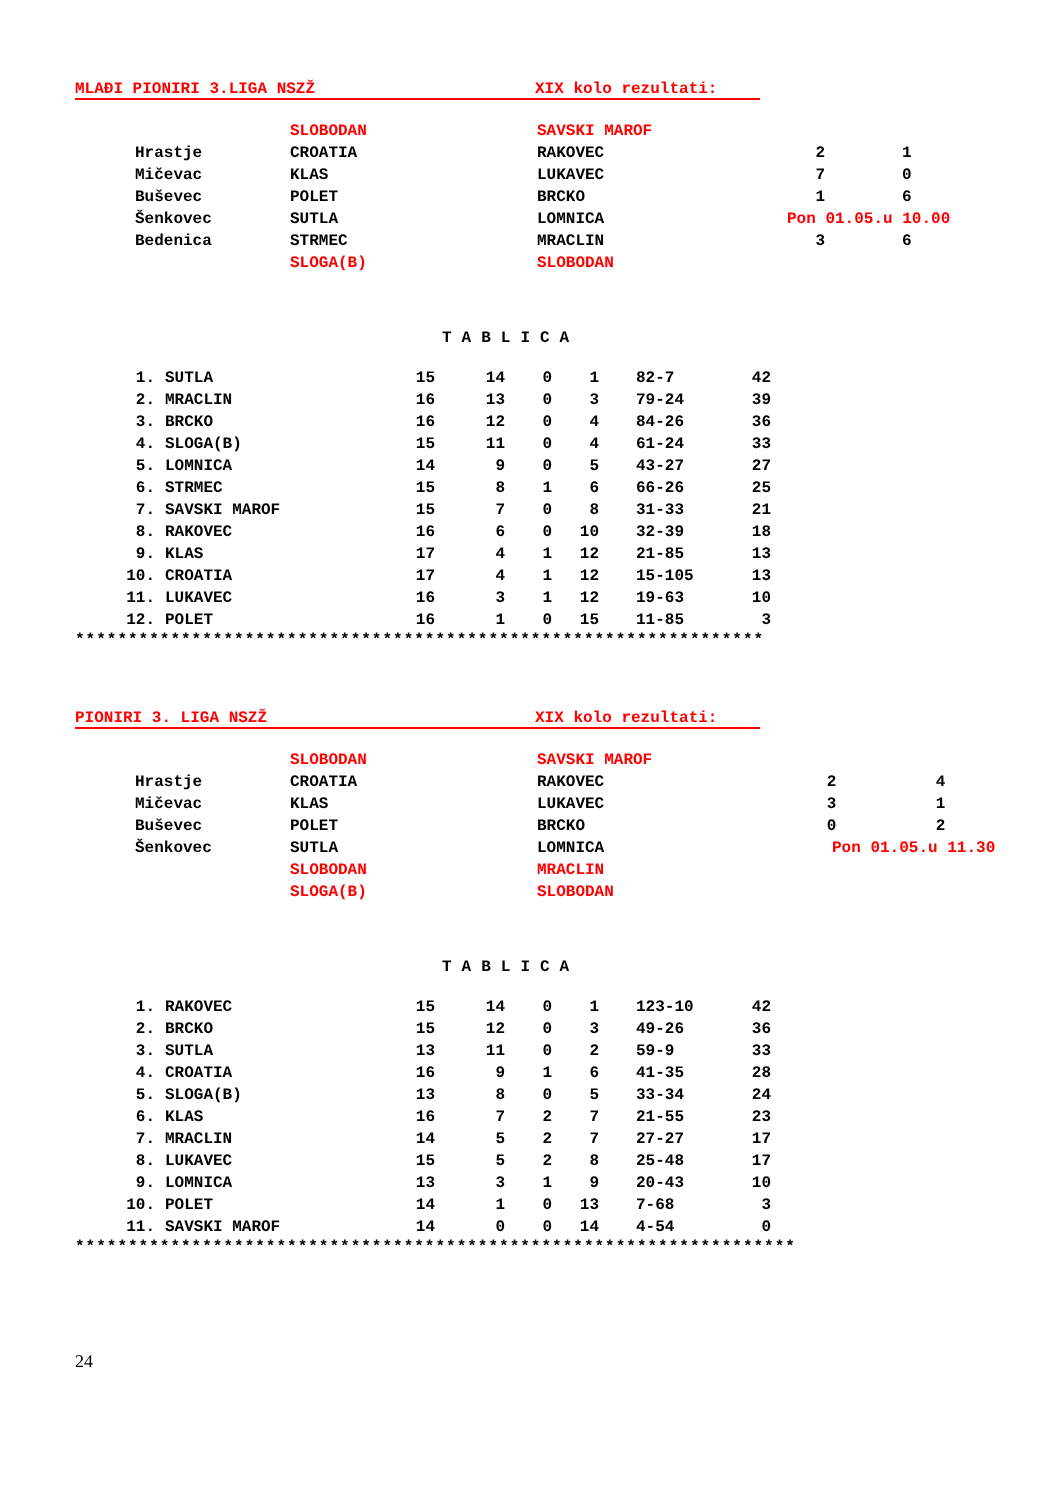MLAĐI PIONIRI 3.LIGA NSZŽ XIX kolo rezultati:
| | SLOBODAN | SAVSKI MAROF | | |
| Hrastje | CROATIA | RAKOVEC | 2 | 1 |
| Mičevac | KLAS | LUKAVEC | 7 | 0 |
| Buševec | POLET | BRCKO | 1 | 6 |
| Šenkovec | SUTLA | LOMNICA | Pon 01.05.u 10.00 | |
| Bedenica | STRMEC | MRACLIN | 3 | 6 |
| | SLOGA(B) | SLOBODAN | | |
TABLICA
| 1. | SUTLA | 15 | 14 | 0 | 1 | 82-7 | 42 |
| 2. | MRACLIN | 16 | 13 | 0 | 3 | 79-24 | 39 |
| 3. | BRCKO | 16 | 12 | 0 | 4 | 84-26 | 36 |
| 4. | SLOGA(B) | 15 | 11 | 0 | 4 | 61-24 | 33 |
| 5. | LOMNICA | 14 | 9 | 0 | 5 | 43-27 | 27 |
| 6. | STRMEC | 15 | 8 | 1 | 6 | 66-26 | 25 |
| 7. | SAVSKI MAROF | 15 | 7 | 0 | 8 | 31-33 | 21 |
| 8. | RAKOVEC | 16 | 6 | 0 | 10 | 32-39 | 18 |
| 9. | KLAS | 17 | 4 | 1 | 12 | 21-85 | 13 |
| 10. | CROATIA | 17 | 4 | 1 | 12 | 15-105 | 13 |
| 11. | LUKAVEC | 16 | 3 | 1 | 12 | 19-63 | 10 |
| 12. | POLET | 16 | 1 | 0 | 15 | 11-85 | 3 |
*****************************************************************
PIONIRI 3. LIGA NSZŽ XIX kolo rezultati:
| | SLOBODAN | SAVSKI MAROF | | |
| Hrastje | CROATIA | RAKOVEC | 2 | 4 |
| Mičevac | KLAS | LUKAVEC | 3 | 1 |
| Buševec | POLET | BRCKO | 0 | 2 |
| Šenkovec | SUTLA | LOMNICA | Pon 01.05.u 11.30 | |
| | SLOBODAN | MRACLIN | | |
| | SLOGA(B) | SLOBODAN | | |
TABLICA
| 1. | RAKOVEC | 15 | 14 | 0 | 1 | 123-10 | 42 |
| 2. | BRCKO | 15 | 12 | 0 | 3 | 49-26 | 36 |
| 3. | SUTLA | 13 | 11 | 0 | 2 | 59-9 | 33 |
| 4. | CROATIA | 16 | 9 | 1 | 6 | 41-35 | 28 |
| 5. | SLOGA(B) | 13 | 8 | 0 | 5 | 33-34 | 24 |
| 6. | KLAS | 16 | 7 | 2 | 7 | 21-55 | 23 |
| 7. | MRACLIN | 14 | 5 | 2 | 7 | 27-27 | 17 |
| 8. | LUKAVEC | 15 | 5 | 2 | 8 | 25-48 | 17 |
| 9. | LOMNICA | 13 | 3 | 1 | 9 | 20-43 | 10 |
| 10. | POLET | 14 | 1 | 0 | 13 | 7-68 | 3 |
| 11. | SAVSKI MAROF | 14 | 0 | 0 | 14 | 4-54 | 0 |
********************************************************************
24